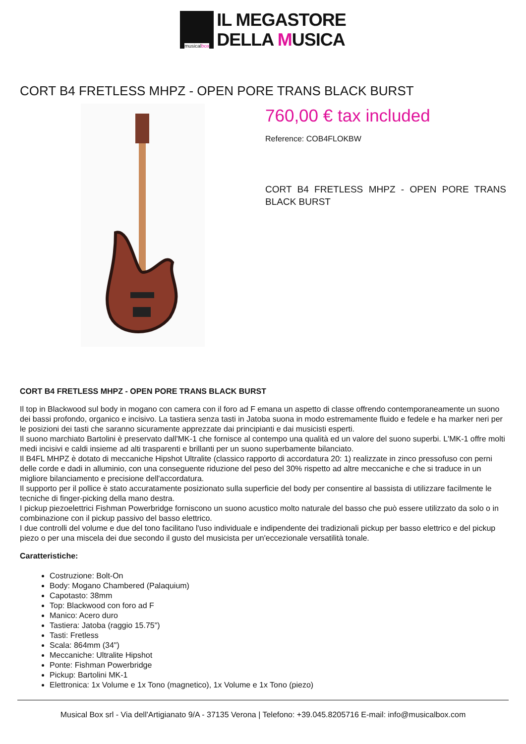musicalbox
IL MEGASTORE
DELLA MUSICA
CORT B4 FRETLESS MHPZ - OPEN PORE TRANS BLACK BURST
760,00 € tax included
Reference: COB4FLOKBW
CORT B4 FRETLESS MHPZ - OPEN PORE TRANS BLACK BURST
CORT B4 FRETLESS MHPZ - OPEN PORE TRANS BLACK BURST
Il top in Blackwood sul body in mogano con camera con il foro ad F emana un aspetto di classe offrendo contemporaneamente un suono dei bassi profondo, organico e incisivo. La tastiera senza tasti in Jatoba suona in modo estremamente fluido e fedele e ha marker neri per le posizioni dei tasti che saranno sicuramente apprezzate dai principianti e dai musicisti esperti.
Il suono marchiato Bartolini è preservato dall'MK-1 che fornisce al contempo una qualità ed un valore del suono superbi. L'MK-1 offre molti medi incisivi e caldi insieme ad alti trasparenti e brillanti per un suono superbamente bilanciato.
Il B4FL MHPZ è dotato di meccaniche Hipshot Ultralite (classico rapporto di accordatura 20: 1) realizzate in zinco pressofuso con perni delle corde e dadi in alluminio, con una conseguente riduzione del peso del 30% rispetto ad altre meccaniche e che si traduce in un migliore bilanciamento e precisione dell'accordatura.
Il supporto per il pollice è stato accuratamente posizionato sulla superficie del body per consentire al bassista di utilizzare facilmente le tecniche di finger-picking della mano destra.
I pickup piezoelettrici Fishman Powerbridge forniscono un suono acustico molto naturale del basso che può essere utilizzato da solo o in combinazione con il pickup passivo del basso elettrico.
I due controlli del volume e due del tono facilitano l'uso individuale e indipendente dei tradizionali pickup per basso elettrico e del pickup piezo o per una miscela dei due secondo il gusto del musicista per un'eccezionale versatilità tonale.
Caratteristiche:
Costruzione: Bolt-On
Body: Mogano Chambered (Palaquium)
Capotasto: 38mm
Top: Blackwood con foro ad F
Manico: Acero duro
Tastiera: Jatoba (raggio 15.75")
Tasti: Fretless
Scala: 864mm (34")
Meccaniche: Ultralite Hipshot
Ponte: Fishman Powerbridge
Pickup: Bartolini MK-1
Elettronica: 1x Volume e 1x Tono (magnetico), 1x Volume e 1x Tono (piezo)
Musical Box srl - Via dell'Artigianato 9/A - 37135 Verona | Telefono: +39.045.8205716 E-mail: info@musicalbox.com